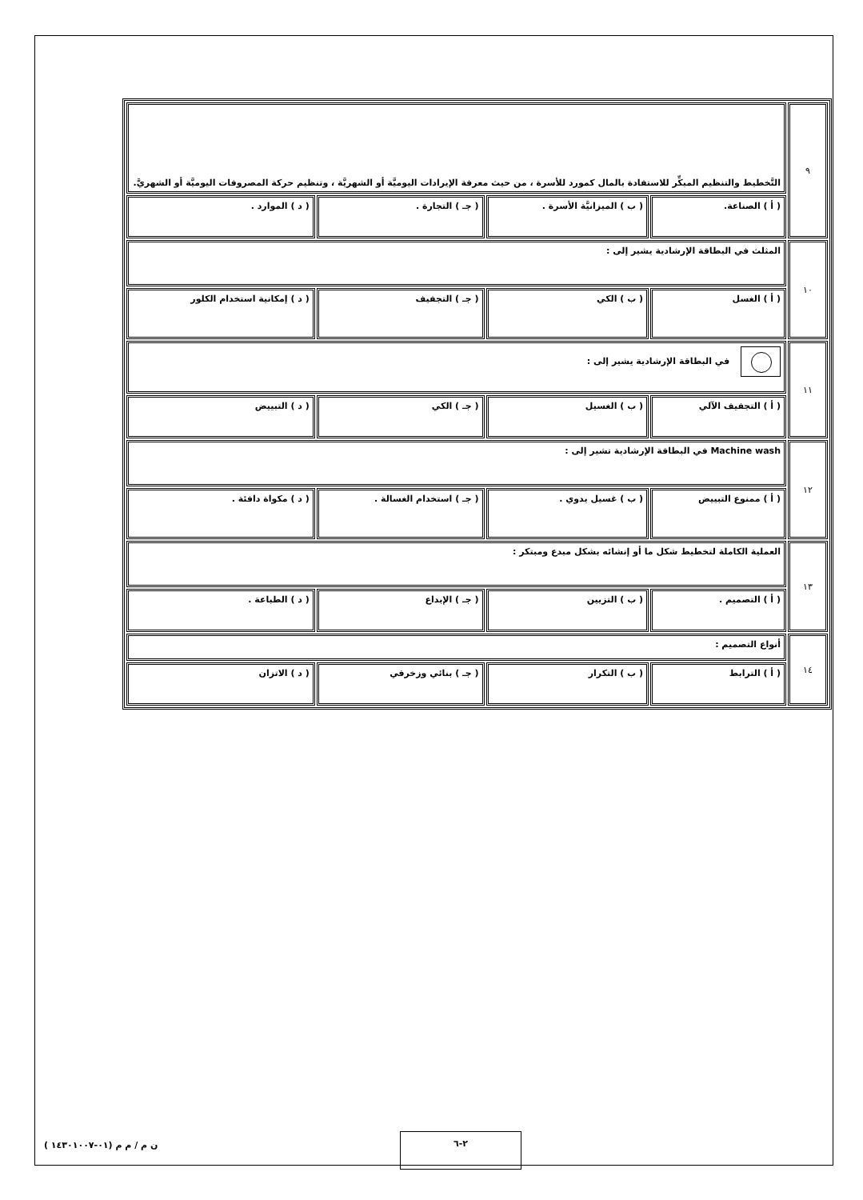| ٩ | التَّخطيط والتنظيم المبكِّر للاستفادة بالمال كمورد للأسرة ، من حيث معرفة الإيرادات اليوميَّة أو الشهريَّة ، وتنظيم حركة المصروفات اليوميَّة أو الشهريَّ. | | | |
| | ( أ ) الصناعة. | ( ب ) الميزانيَّة الأسرة . | ( جـ ) التجارة . | ( د ) الموارد . |
| ١٠ | المثلث في البطاقة الإرشادية يشير إلى : | | | |
| | ( أ ) الغسل | ( ب ) الكي | ( جـ ) التجفيف | ( د ) إمكانية استخدام الكلور |
| ١١ | في البطاقة الإرشادية يشير إلى : | | | |
| | ( أ ) التجفيف الآلي | ( ب ) الغسيل | ( جـ ) الكي | ( د ) التبييض |
| ١٢ | Machine wash في البطاقة الإرشادية تشير إلى : | | | |
| | ( أ ) ممنوع التبييض | ( ب ) غسيل يدوي . | ( جـ ) استخدام الغسالة . | ( د ) مكواة دافئة . |
| ١٣ | العملية الكاملة لتخطيط شكل ما أو إنشائه بشكل مبدع ومبتكر : | | | |
| | ( أ ) التصميم . | ( ب ) التزيين | ( جـ ) الإبداع | ( د ) الطباعة . |
| ١٤ | أنواع التصميم : | | | |
| | ( أ ) الترابط | ( ب ) التكرار | ( جـ ) بنائي وزخرفي | ( د ) الاتزان |
٢-٦
ن م / م م (٠١-١٤٣٠١٠٠٧ )